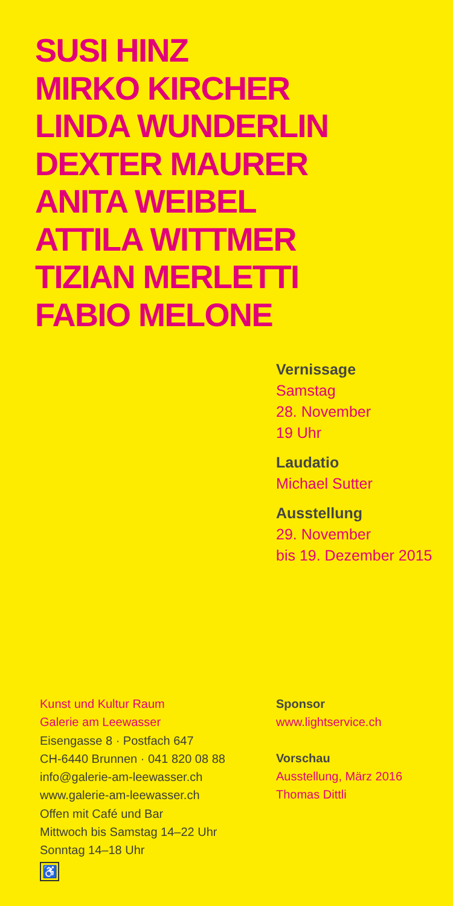SUSI HINZ
MIRKO KIRCHER
LINDA WUNDERLIN
DEXTER MAURER
ANITA WEIBEL
ATTILA WITTMER
TIZIAN MERLETTI
FABIO MELONE
Vernissage
Samstag
28. November
19 Uhr
Laudatio
Michael Sutter
Ausstellung
29. November
bis 19. Dezember 2015
Kunst und Kultur Raum
Galerie am Leewasser
Eisengasse 8 · Postfach 647
CH-6440 Brunnen · 041 820 08 88
info@galerie-am-leewasser.ch
www.galerie-am-leewasser.ch
Offen mit Café und Bar
Mittwoch bis Samstag 14–22 Uhr
Sonntag 14–18 Uhr
♿
Sponsor
www.lightservice.ch
Vorschau
Ausstellung, März 2016
Thomas Dittli